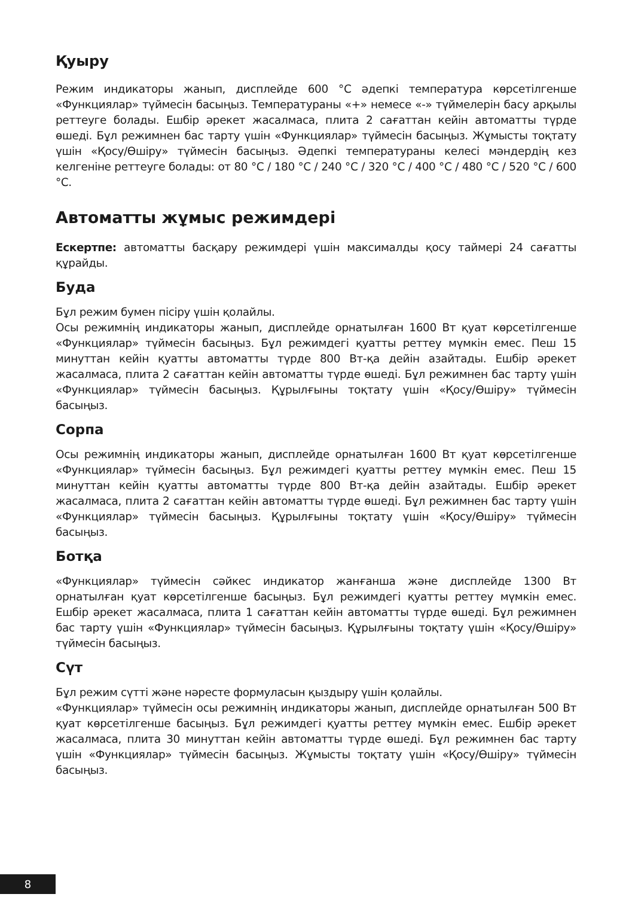Қуыру
Режим индикаторы жанып, дисплейде 600 °С әдепкі температура көрсетілгенше «Функциялар» түймесін басыңыз. Температураны «+» немесе «-» түймелерін басу арқылы реттеуге болады. Ешбір әрекет жасалмаса, плита 2 сағаттан кейін автоматты түрде өшеді. Бұл режимнен бас тарту үшін «Функциялар» түймесін басыңыз. Жұмысты тоқтату үшін «Қосу/Өшіру» түймесін басыңыз. Әдепкі температураны келесі мәндердің кез келгеніне реттеуге болады: от 80 °C / 180 °C / 240 °C / 320 °C / 400 °C / 480 °C / 520 °C / 600 °C.
Автоматты жұмыс режимдері
Ескертпе: автоматты басқару режимдері үшін максималды қосу таймері 24 сағатты құрайды.
Буда
Бұл режим бумен пісіру үшін қолайлы.
Осы режимнің индикаторы жанып, дисплейде орнатылған 1600 Вт қуат көрсетілгенше «Функциялар» түймесін басыңыз. Бұл режимдегі қуатты реттеу мүмкін емес. Пеш 15 минуттан кейін қуатты автоматты түрде 800 Вт-қа дейін азайтады. Ешбір әрекет жасалмаса, плита 2 сағаттан кейін автоматты түрде өшеді. Бұл режимнен бас тарту үшін «Функциялар» түймесін басыңыз. Құрылғыны тоқтату үшін «Қосу/Өшіру» түймесін басыңыз.
Сорпа
Осы режимнің индикаторы жанып, дисплейде орнатылған 1600 Вт қуат көрсетілгенше «Функциялар» түймесін басыңыз. Бұл режимдегі қуатты реттеу мүмкін емес. Пеш 15 минуттан кейін қуатты автоматты түрде 800 Вт-қа дейін азайтады. Ешбір әрекет жасалмаса, плита 2 сағаттан кейін автоматты түрде өшеді. Бұл режимнен бас тарту үшін «Функциялар» түймесін басыңыз. Құрылғыны тоқтату үшін «Қосу/Өшіру» түймесін басыңыз.
Ботқа
«Функциялар» түймесін сәйкес индикатор жанғанша және дисплейде 1300 Вт орнатылған қуат көрсетілгенше басыңыз. Бұл режимдегі қуатты реттеу мүмкін емес. Ешбір әрекет жасалмаса, плита 1 сағаттан кейін автоматты түрде өшеді. Бұл режимнен бас тарту үшін «Функциялар» түймесін басыңыз. Құрылғыны тоқтату үшін «Қосу/Өшіру» түймесін басыңыз.
Сүт
Бұл режим сүтті және нәресте формуласын қыздыру үшін қолайлы.
«Функциялар» түймесін осы режимнің индикаторы жанып, дисплейде орнатылған 500 Вт қуат көрсетілгенше басыңыз. Бұл режимдегі қуатты реттеу мүмкін емес. Ешбір әрекет жасалмаса, плита 30 минуттан кейін автоматты түрде өшеді. Бұл режимнен бас тарту үшін «Функциялар» түймесін басыңыз. Жұмысты тоқтату үшін «Қосу/Өшіру» түймесін басыңыз.
8